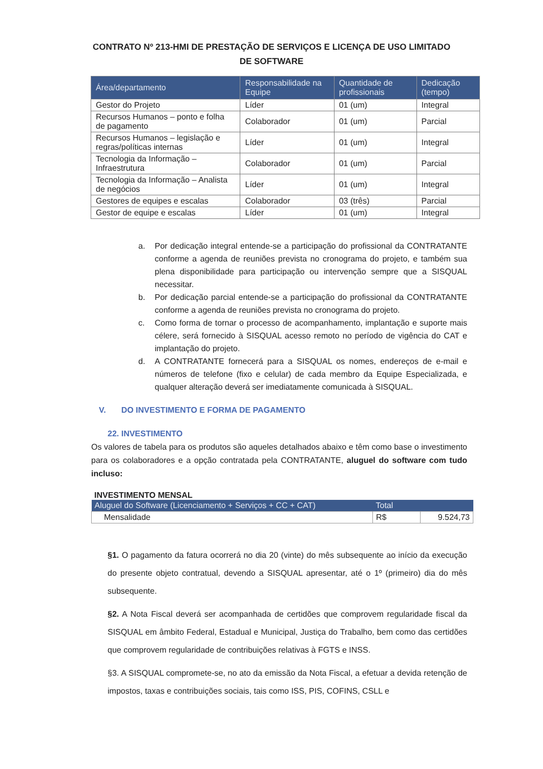CONTRATO Nº 213-HMI DE PRESTAÇÃO DE SERVIÇOS E LICENÇA DE USO LIMITADO DE SOFTWARE
| Área/departamento | Responsabilidade na Equipe | Quantidade de profissionais | Dedicação (tempo) |
| --- | --- | --- | --- |
| Gestor do Projeto | Líder | 01 (um) | Integral |
| Recursos Humanos – ponto e folha de pagamento | Colaborador | 01 (um) | Parcial |
| Recursos Humanos – legislação e regras/políticas internas | Líder | 01 (um) | Integral |
| Tecnologia da Informação – Infraestrutura | Colaborador | 01 (um) | Parcial |
| Tecnologia da Informação – Analista de negócios | Líder | 01 (um) | Integral |
| Gestores de equipes e escalas | Colaborador | 03 (três) | Parcial |
| Gestor de equipe e escalas | Líder | 01 (um) | Integral |
a. Por dedicação integral entende-se a participação do profissional da CONTRATANTE conforme a agenda de reuniões prevista no cronograma do projeto, e também sua plena disponibilidade para participação ou intervenção sempre que a SISQUAL necessitar.
b. Por dedicação parcial entende-se a participação do profissional da CONTRATANTE conforme a agenda de reuniões prevista no cronograma do projeto.
c. Como forma de tornar o processo de acompanhamento, implantação e suporte mais célere, será fornecido à SISQUAL acesso remoto no período de vigência do CAT e implantação do projeto.
d. A CONTRATANTE fornecerá para a SISQUAL os nomes, endereços de e-mail e números de telefone (fixo e celular) de cada membro da Equipe Especializada, e qualquer alteração deverá ser imediatamente comunicada à SISQUAL.
V. DO INVESTIMENTO E FORMA DE PAGAMENTO
22. INVESTIMENTO
Os valores de tabela para os produtos são aqueles detalhados abaixo e têm como base o investimento para os colaboradores e a opção contratada pela CONTRATANTE, aluguel do software com tudo incluso:
INVESTIMENTO MENSAL
| Aluguel do Software (Licenciamento + Serviços + CC + CAT) | Total | |
| --- | --- | --- |
| Mensalidade | R$ | 9.524,73 |
§1. O pagamento da fatura ocorrerá no dia 20 (vinte) do mês subsequente ao início da execução do presente objeto contratual, devendo a SISQUAL apresentar, até o 1º (primeiro) dia do mês subsequente.
§2. A Nota Fiscal deverá ser acompanhada de certidões que comprovem regularidade fiscal da SISQUAL em âmbito Federal, Estadual e Municipal, Justiça do Trabalho, bem como das certidões que comprovem regularidade de contribuições relativas à FGTS e INSS.
§3. A SISQUAL compromete-se, no ato da emissão da Nota Fiscal, a efetuar a devida retenção de impostos, taxas e contribuições sociais, tais como ISS, PIS, COFINS, CSLL e